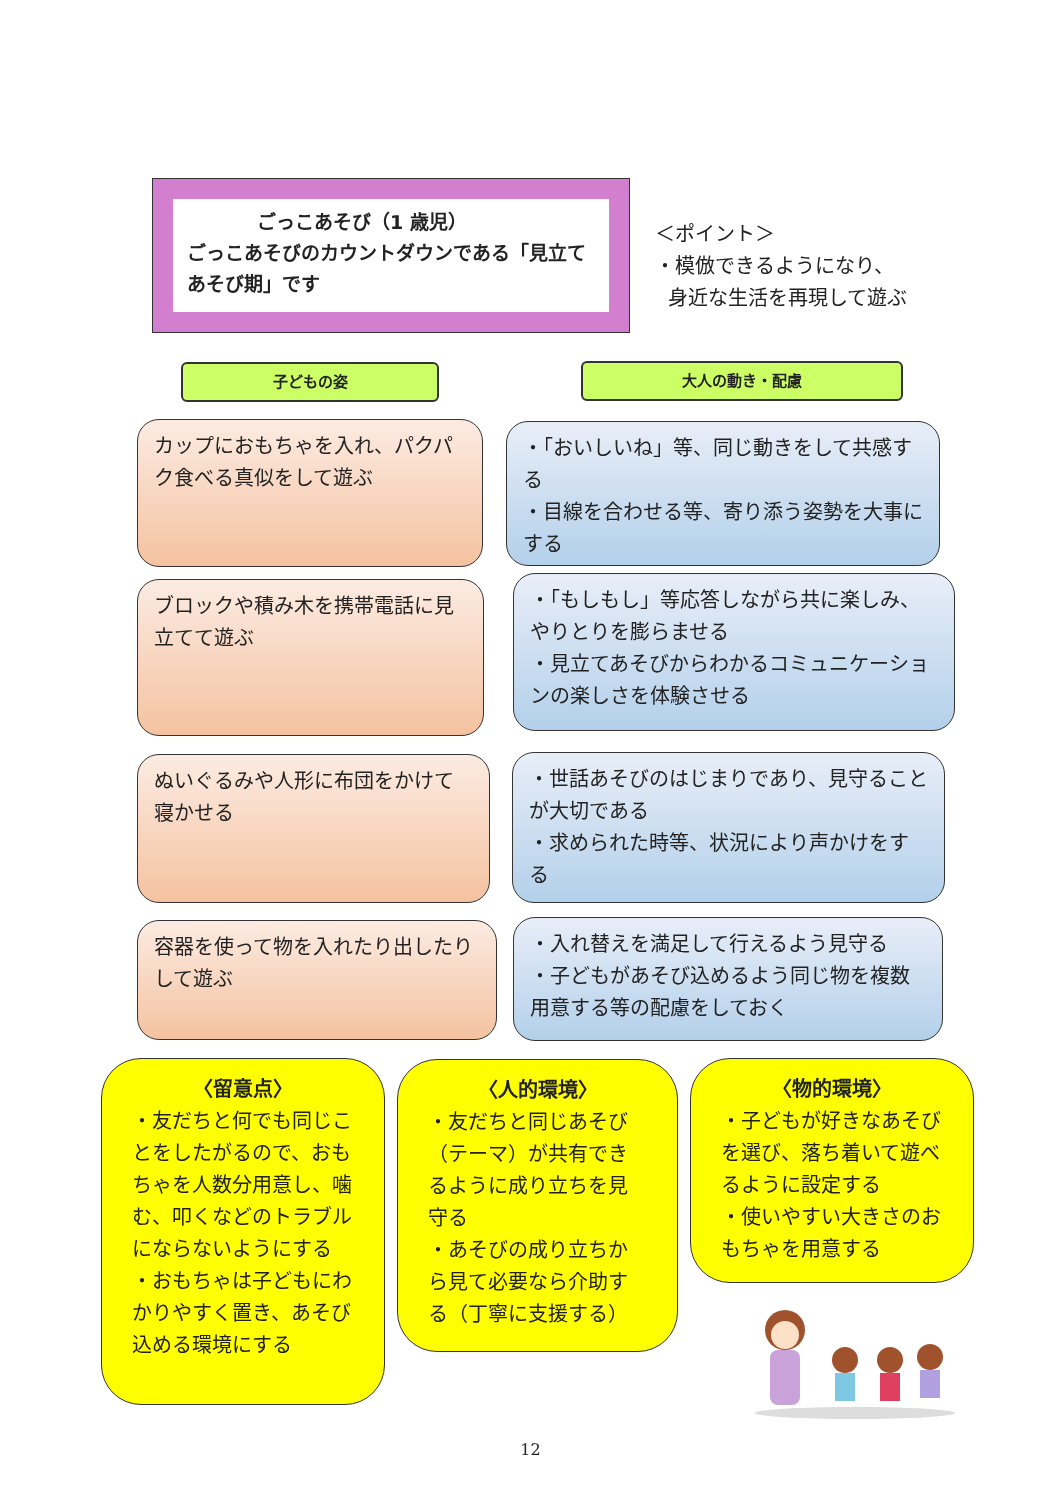ごっこあそび（1 歳児）
ごっこあそびのカウントダウンである「見立てあそび期」です
＜ポイント＞
・模倣できるようになり、
身近な生活を再現して遊ぶ
子どもの姿 大人の動き・配慮
カップにおもちゃを入れ、パクパク食べる真似をして遊ぶ
・「おいしいね」等、同じ動きをして共感する
・目線を合わせる等、寄り添う姿勢を大事にする
ブロックや積み木を携帯電話に見立てて遊ぶ
・「もしもし」等応答しながら共に楽しみ、やりとりを膨らませる
・見立てあそびからわかるコミュニケーションの楽しさを体験させる
ぬいぐるみや人形に布団をかけて寝かせる
・世話あそびのはじまりであり、見守ることが大切である
・求められた時等、状況により声かけをする
容器を使って物を入れたり出したりして遊ぶ
・入れ替えを満足して行えるよう見守る
・子どもがあそび込めるよう同じ物を複数用意する等の配慮をしておく
〈留意点〉
・友だちと何でも同じことをしたがるので、おもちゃを人数分用意し、噛む、叩くなどのトラブルにならないようにする
・おもちゃは子どもにわかりやすく置き、あそび込める環境にする
〈人的環境〉
・友だちと同じあそび（テーマ）が共有できるように成り立ちを見守る
・あそびの成り立ちから見て必要なら介助する（丁寧に支援する）
〈物的環境〉
・子どもが好きなあそびを選び、落ち着いて遊べるように設定する
・使いやすい大きさのおもちゃを用意する
12